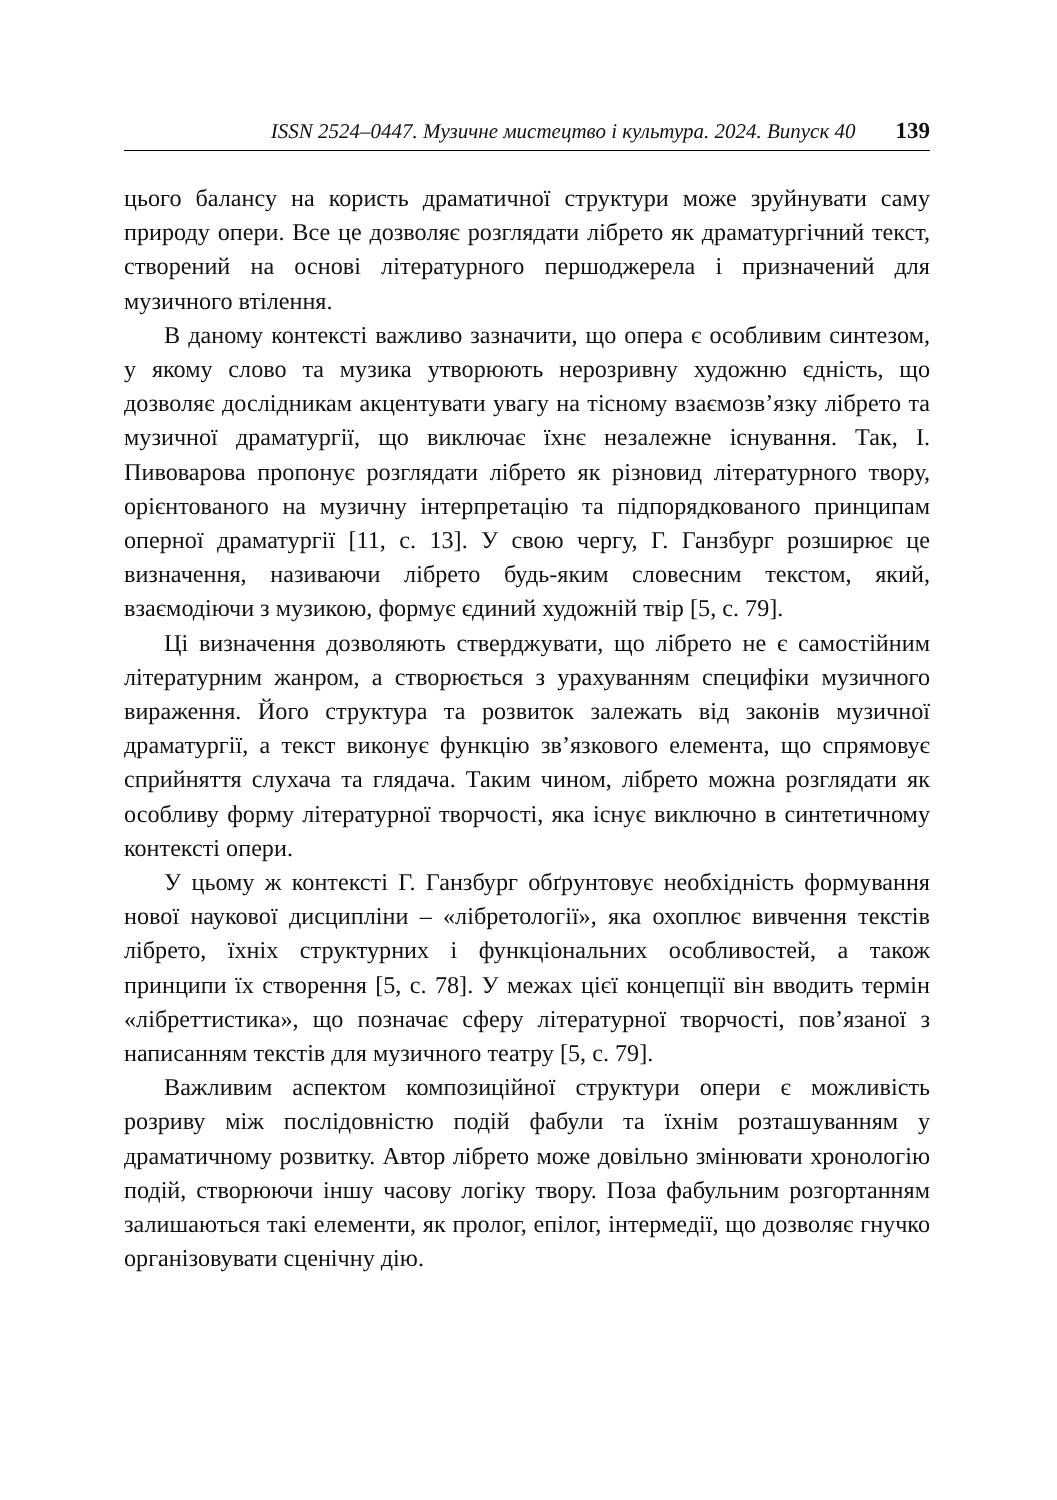ISSN 2524–0447. Музичне мистецтво і культура. 2024. Випуск 40 139
цього балансу на користь драматичної структури може зруйнувати саму природу опери. Все це дозволяє розглядати лібрето як драматургічний текст, створений на основі літературного першоджерела і призначений для музичного втілення.
В даному контексті важливо зазначити, що опера є особливим синтезом, у якому слово та музика утворюють нерозривну художню єдність, що дозволяє дослідникам акцентувати увагу на тісному взаємозв’язку лібрето та музичної драматургії, що виключає їхнє незалежне існування. Так, І. Пивоварова пропонує розглядати лібрето як різновид літературного твору, орієнтованого на музичну інтерпретацію та підпорядкованого принципам оперної драматургії [11, с. 13]. У свою чергу, Г. Ганзбург розширює це визначення, називаючи лібрето будь-яким словесним текстом, який, взаємодіючи з музикою, формує єдиний художній твір [5, с. 79].
Ці визначення дозволяють стверджувати, що лібрето не є самостійним літературним жанром, а створюється з урахуванням специфіки музичного вираження. Його структура та розвиток залежать від законів музичної драматургії, а текст виконує функцію зв’язкового елемента, що спрямовує сприйняття слухача та глядача. Таким чином, лібрето можна розглядати як особливу форму літературної творчості, яка існує виключно в синтетичному контексті опери.
У цьому ж контексті Г. Ганзбург обґрунтовує необхідність формування нової наукової дисципліни – «лібретології», яка охоплює вивчення текстів лібрето, їхніх структурних і функціональних особливостей, а також принципи їх створення [5, с. 78]. У межах цієї концепції він вводить термін «лібреттистика», що позначає сферу літературної творчості, пов’язаної з написанням текстів для музичного театру [5, с. 79].
Важливим аспектом композиційної структури опери є можливість розриву між послідовністю подій фабули та їхнім розташуванням у драматичному розвитку. Автор лібрето може довільно змінювати хронологію подій, створюючи іншу часову логіку твору. Поза фабульним розгортанням залишаються такі елементи, як пролог, епілог, інтермедії, що дозволяє гнучко організовувати сценічну дію.